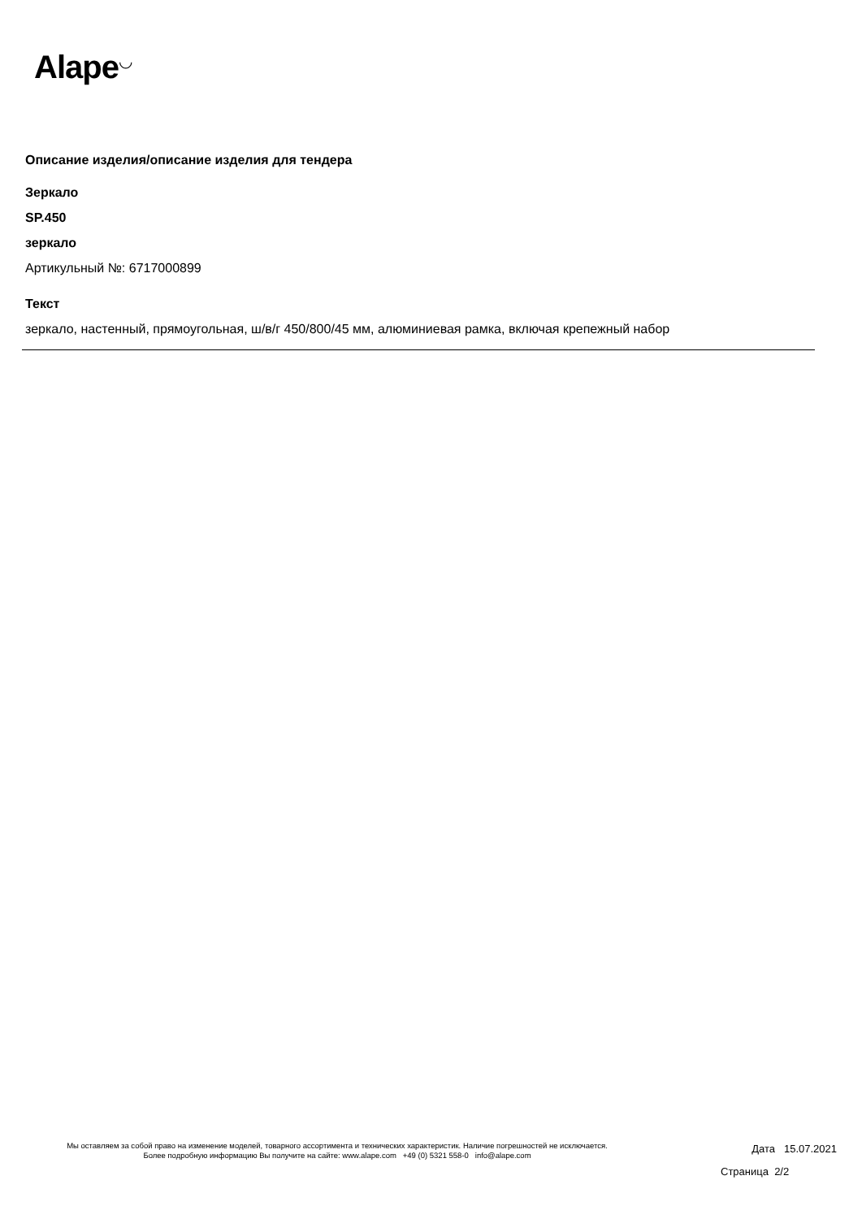Alape<sup>◡</sup>
Описание изделия/описание изделия для тендера
Зеркало
SP.450
зеркало
Артикульный №: 6717000899
Текст
зеркало, настенный, прямоугольная, ш/в/г 450/800/45 мм, алюминиевая рамка, включая крепежный набор
Мы оставляем за собой право на изменение моделей, товарного ассортимента и технических характеристик. Наличие погрешностей не исключается.
Более подробную информацию Вы получите на сайте: www.alape.com +49 (0) 5321 558-0 info@alape.com
Дата 15.07.2021
Страница 2/2